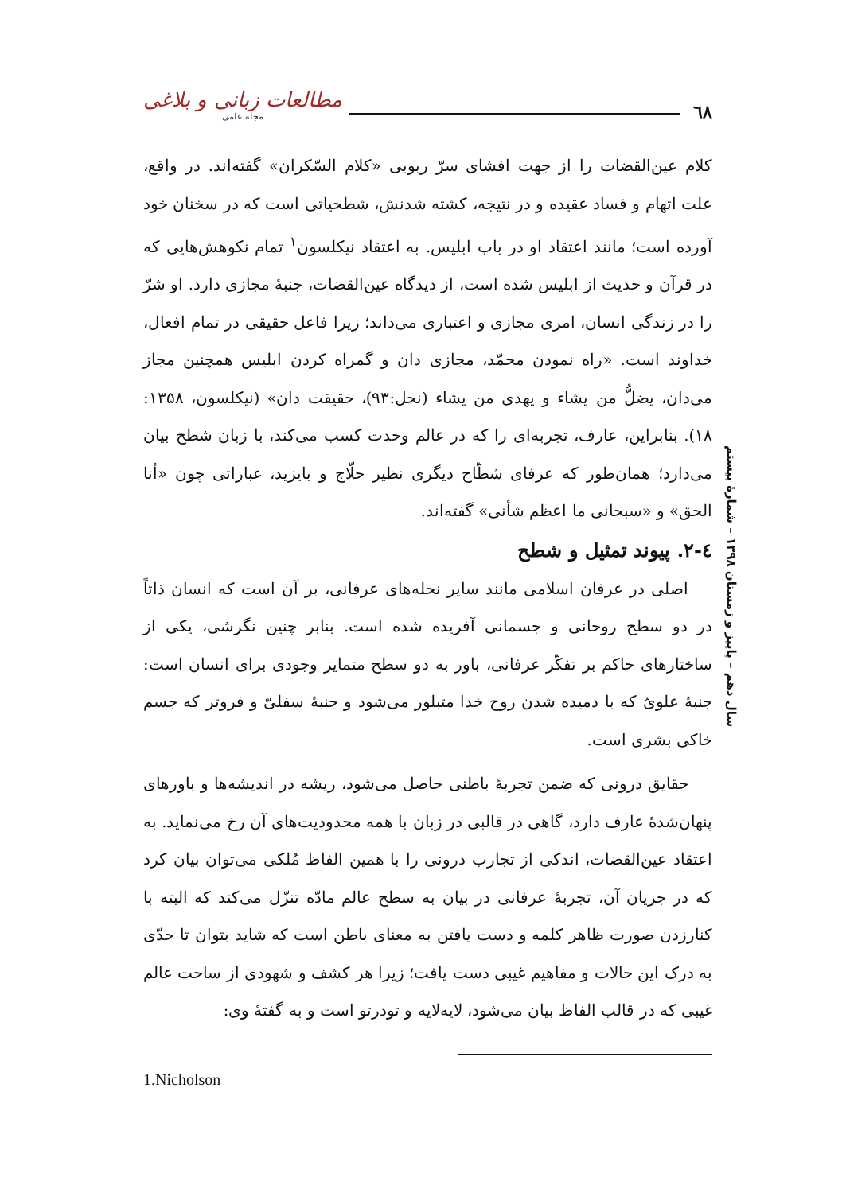٦٨ مطالعات زبانی و بلاغی
مجله علمی
کلام عین‌القضات را از جهت افشای سرّ ربوبی «کلام السّکران» گفته‌اند. در واقع، علت اتهام و فساد عقیده و در نتیجه، کشته شدنش، شطحیاتی است که در سخنان خود آورده است؛ مانند اعتقاد او در باب ابلیس. به اعتقاد نیکلسون<sup>۱</sup> تمام نکوهش‌هایی که در قرآن و حدیث از ابلیس شده است، از دیدگاه عین‌القضات، جنبهٔ مجازی دارد. او شرّ را در زندگی انسان، امری مجازی و اعتباری می‌داند؛ زیرا فاعل حقیقی در تمام افعال، خداوند است. «راه نمودن محمّد، مجازی دان و گمراه کردن ابلیس همچنین مجاز می‌دان، یضلُّ من یشاء و یهدی من یشاء (نحل:۹۳)، حقیقت دان» (نیکلسون، ۱۳۵۸: ۱۸). بنابراین، عارف، تجربه‌ای را که در عالم وحدت کسب می‌کند، با زبان شطح بیان می‌دارد؛ همان‌طور که عرفای شطّاح دیگری نظیر حلّاج و بایزید، عباراتی چون «أنا الحق» و «سبحانی ما اعظم شأنی» گفته‌اند.
٤-٢. پیوند تمثیل و شطح
اصلی در عرفان اسلامی مانند سایر نحله‌های عرفانی، بر آن است که انسان ذاتاً در دو سطح روحانی و جسمانی آفریده شده است. بنابر چنین نگرشی، یکی از ساختارهای حاکم بر تفکّر عرفانی، باور به دو سطح متمایز وجودی برای انسان است: جنبهٔ علویّ که با دمیده شدن روح خدا متبلور می‌شود و جنبهٔ سفلیّ و فروتر که جسم خاکی بشری است.
حقایق درونی که ضمن تجربهٔ باطنی حاصل می‌شود، ریشه در اندیشه‌ها و باورهای پنهان‌شدهٔ عارف دارد، گاهی در قالبی در زبان با همه محدودیت‌های آن رخ می‌نماید. به اعتقاد عین‌القضات، اندکی از تجارب درونی را با همین الفاظ مُلکی می‌توان بیان کرد که در جریان آن، تجربهٔ عرفانی در بیان به سطح عالم مادّه تنزّل می‌کند که البته با کنارزدن صورت ظاهر کلمه و دست یافتن به معنای باطن است که شاید بتوان تا حدّی به درک این حالات و مفاهیم غیبی دست یافت؛ زیرا هر کشف و شهودی از ساحت عالم غیبی که در قالب الفاظ بیان می‌شود، لایه‌لایه و تودرتو است و به گفتهٔ وی:
سال دهم – پاییز و زمستان ۱۳۹۸ – شمارهٔ بیستم
1.Nicholson